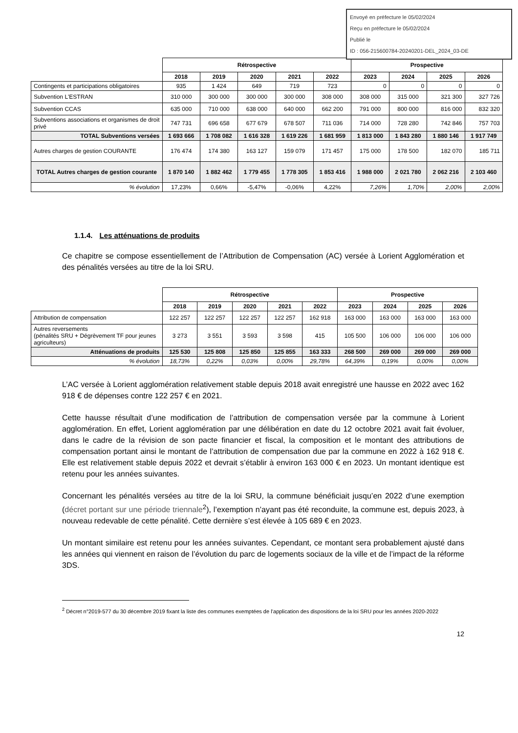Envoyé en préfecture le 05/02/2024
Reçu en préfecture le 05/02/2024
Publié le
ID : 056-215600784-20240201-DEL_2024_03-DE
| | Rétrospective | | | | | Prospective | | | |
| | 2018 | 2019 | 2020 | 2021 | 2022 | 2023 | 2024 | 2025 | 2026 |
| Contingents et participations obligatoires | 935 | 1 424 | 649 | 719 | 723 | 0 | 0 | 0 | 0 |
| Subvention L'ESTRAN | 310 000 | 300 000 | 300 000 | 300 000 | 308 000 | 308 000 | 315 000 | 321 300 | 327 726 |
| Subvention CCAS | 635 000 | 710 000 | 638 000 | 640 000 | 662 200 | 791 000 | 800 000 | 816 000 | 832 320 |
| Subventions associations et organismes de droit privé | 747 731 | 696 658 | 677 679 | 678 507 | 711 036 | 714 000 | 728 280 | 742 846 | 757 703 |
| TOTAL Subventions versées | 1 693 666 | 1 708 082 | 1 616 328 | 1 619 226 | 1 681 959 | 1 813 000 | 1 843 280 | 1 880 146 | 1 917 749 |
| Autres charges de gestion COURANTE | 176 474 | 174 380 | 163 127 | 159 079 | 171 457 | 175 000 | 178 500 | 182 070 | 185 711 |
| TOTAL Autres charges de gestion courante | 1 870 140 | 1 882 462 | 1 779 455 | 1 778 305 | 1 853 416 | 1 988 000 | 2 021 780 | 2 062 216 | 2 103 460 |
| % évolution | 17,23% | 0,66% | -5,47% | -0,06% | 4,22% | 7,26% | 1,70% | 2,00% | 2,00% |
1.1.4. Les atténuations de produits
Ce chapitre se compose essentiellement de l’Attribution de Compensation (AC) versée à Lorient Agglomération et des pénalités versées au titre de la loi SRU.
| | Rétrospective | | | | | Prospective | | | |
| | 2018 | 2019 | 2020 | 2021 | 2022 | 2023 | 2024 | 2025 | 2026 |
| Attribution de compensation | 122 257 | 122 257 | 122 257 | 122 257 | 162 918 | 163 000 | 163 000 | 163 000 | 163 000 |
| Autres reversements (pénalités SRU + Dégrèvement TF pour jeunes agriculteurs) | 3 273 | 3 551 | 3 593 | 3 598 | 415 | 105 500 | 106 000 | 106 000 | 106 000 |
| Atténuations de produits | 125 530 | 125 808 | 125 850 | 125 855 | 163 333 | 268 500 | 269 000 | 269 000 | 269 000 |
| % évolution | 18,73% | 0,22% | 0,03% | 0,00% | 29,78% | 64,39% | 0,19% | 0,00% | 0,00% |
L’AC versée à Lorient agglomération relativement stable depuis 2018 avait enregistré une hausse en 2022 avec 162 918 € de dépenses contre 122 257 € en 2021.
Cette hausse résultait d’une modification de l’attribution de compensation versée par la commune à Lorient agglomération. En effet, Lorient agglomération par une délibération en date du 12 octobre 2021 avait fait évoluer, dans le cadre de la révision de son pacte financier et fiscal, la composition et le montant des attributions de compensation portant ainsi le montant de l’attribution de compensation due par la commune en 2022 à 162 918 €. Elle est relativement stable depuis 2022 et devrait s’établir à environ 163 000 € en 2023. Un montant identique est retenu pour les années suivantes.
Concernant les pénalités versées au titre de la loi SRU, la commune bénéficiait jusqu’en 2022 d’une exemption (décret portant sur une période triennale<sup>2</sup>), l’exemption n’ayant pas été reconduite, la commune est, depuis 2023, à nouveau redevable de cette pénalité. Cette dernière s’est élevée à 105 689 € en 2023.
Un montant similaire est retenu pour les années suivantes. Cependant, ce montant sera probablement ajusté dans les années qui viennent en raison de l’évolution du parc de logements sociaux de la ville et de l’impact de la réforme 3DS.
<sup>2</sup> Décret n°2019-577 du 30 décembre 2019 fixant la liste des communes exemptées de l’application des dispositions de la loi SRU pour les années 2020-2022
12